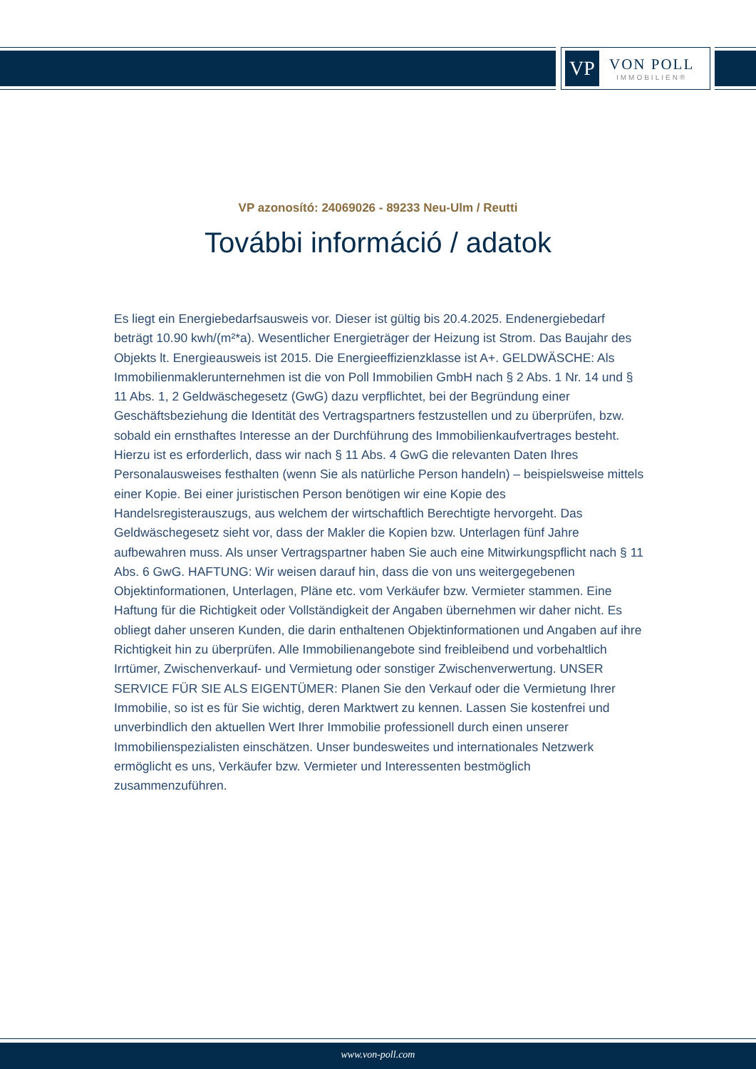VP
VON POLL
IMMOBILIEN®
VP azonosító: 24069026 - 89233 Neu-Ulm / Reutti
További információ / adatok
Es liegt ein Energiebedarfsausweis vor. Dieser ist gültig bis 20.4.2025. Endenergiebedarf beträgt 10.90 kwh/(m²*a). Wesentlicher Energieträger der Heizung ist Strom. Das Baujahr des Objekts lt. Energieausweis ist 2015. Die Energieeffizienzklasse ist A+. GELDWÄSCHE: Als Immobilienmaklerunternehmen ist die von Poll Immobilien GmbH nach § 2 Abs. 1 Nr. 14 und § 11 Abs. 1, 2 Geldwäschegesetz (GwG) dazu verpflichtet, bei der Begründung einer Geschäftsbeziehung die Identität des Vertragspartners festzustellen und zu überprüfen, bzw. sobald ein ernsthaftes Interesse an der Durchführung des Immobilienkaufvertrages besteht. Hierzu ist es erforderlich, dass wir nach § 11 Abs. 4 GwG die relevanten Daten Ihres Personalausweises festhalten (wenn Sie als natürliche Person handeln) – beispielsweise mittels einer Kopie. Bei einer juristischen Person benötigen wir eine Kopie des Handelsregisterauszugs, aus welchem der wirtschaftlich Berechtigte hervorgeht. Das Geldwäschegesetz sieht vor, dass der Makler die Kopien bzw. Unterlagen fünf Jahre aufbewahren muss. Als unser Vertragspartner haben Sie auch eine Mitwirkungspflicht nach § 11 Abs. 6 GwG. HAFTUNG: Wir weisen darauf hin, dass die von uns weitergegebenen Objektinformationen, Unterlagen, Pläne etc. vom Verkäufer bzw. Vermieter stammen. Eine Haftung für die Richtigkeit oder Vollständigkeit der Angaben übernehmen wir daher nicht. Es obliegt daher unseren Kunden, die darin enthaltenen Objektinformationen und Angaben auf ihre Richtigkeit hin zu überprüfen. Alle Immobilienangebote sind freibleibend und vorbehaltlich Irrtümer, Zwischenverkauf- und Vermietung oder sonstiger Zwischenverwertung. UNSER SERVICE FÜR SIE ALS EIGENTÜMER: Planen Sie den Verkauf oder die Vermietung Ihrer Immobilie, so ist es für Sie wichtig, deren Marktwert zu kennen. Lassen Sie kostenfrei und unverbindlich den aktuellen Wert Ihrer Immobilie professionell durch einen unserer Immobilienspezialisten einschätzen. Unser bundesweites und internationales Netzwerk ermöglicht es uns, Verkäufer bzw. Vermieter und Interessenten bestmöglich zusammenzuführen.
www.von-poll.com